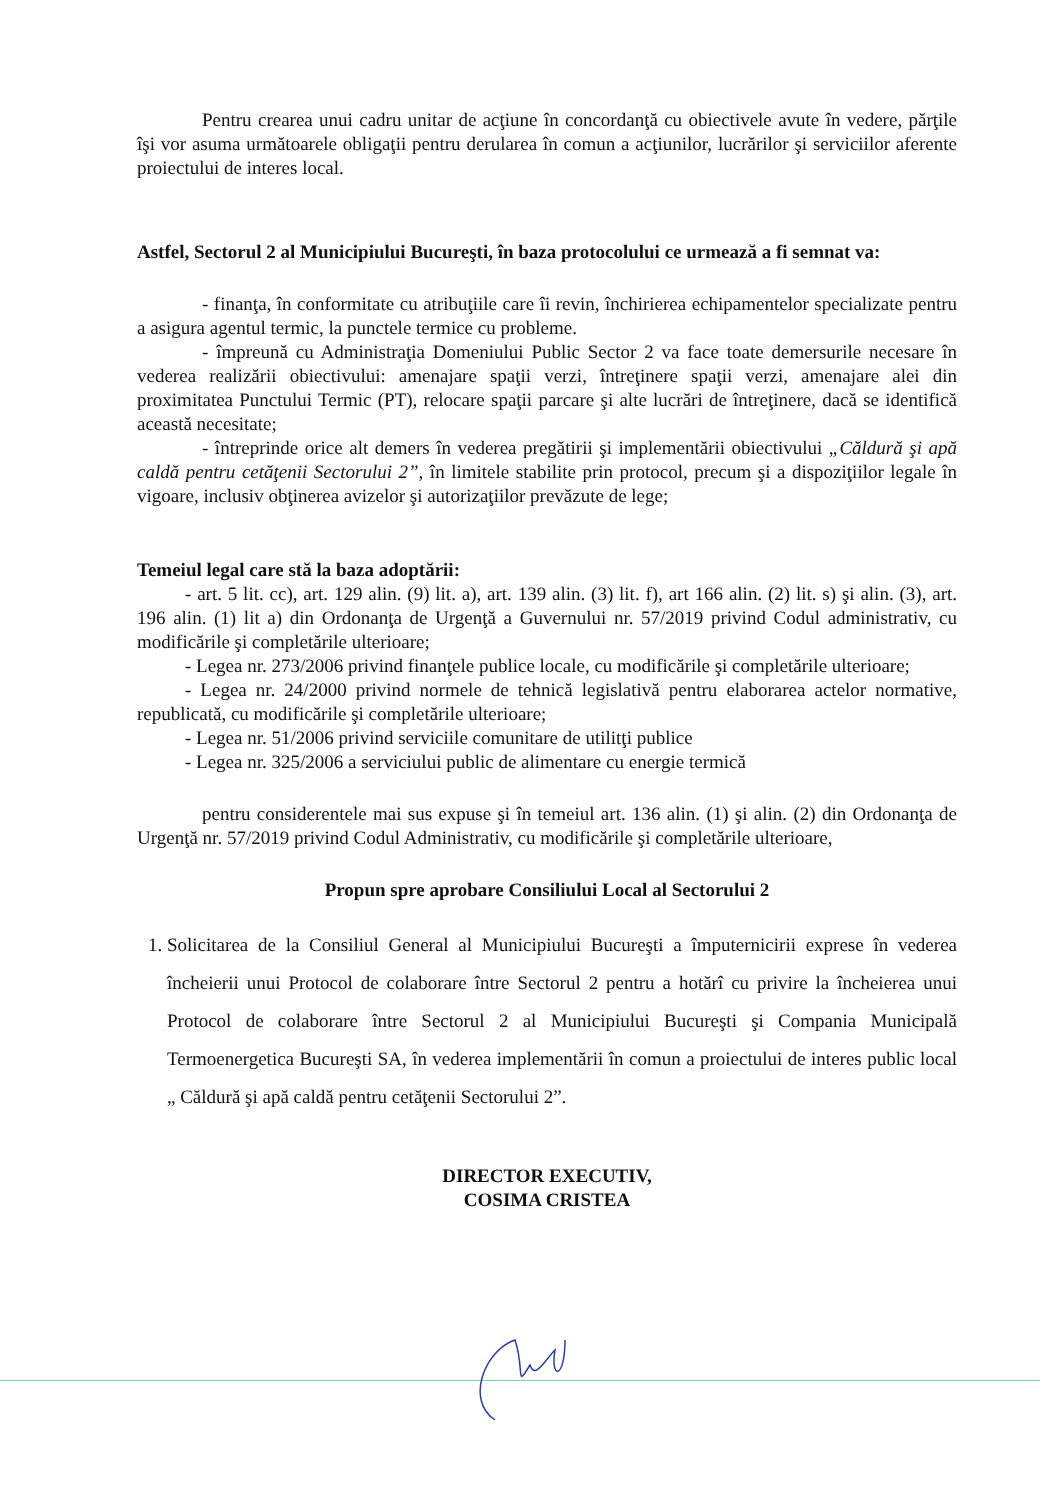Pentru crearea unui cadru unitar de acţiune în concordanţă cu obiectivele avute în vedere, părţile îşi vor asuma următoarele obligaţii pentru derularea în comun a acţiunilor, lucrărilor şi serviciilor aferente proiectului de interes local.
Astfel, Sectorul 2 al Municipiului Bucureşti, în baza protocolului ce urmează a fi semnat va:
- finanţa, în conformitate cu atribuţiile care îi revin, închirierea echipamentelor specializate pentru a asigura agentul termic, la punctele termice cu probleme.
- împreună cu Administraţia Domeniului Public Sector 2 va face toate demersurile necesare în vederea realizării obiectivului: amenajare spaţii verzi, întreţinere spaţii verzi, amenajare alei din proximitatea Punctului Termic (PT), relocare spaţii parcare şi alte lucrări de întreţinere, dacă se identifică această necesitate;
- întreprinde orice alt demers în vederea pregătirii şi implementării obiectivului „Căldură şi apă caldă pentru cetăţenii Sectorului 2”, în limitele stabilite prin protocol, precum şi a dispoziţiilor legale în vigoare, inclusiv obţinerea avizelor şi autorizaţiilor prevăzute de lege;
Temeiul legal care stă la baza adoptării:
- art. 5 lit. cc), art. 129 alin. (9) lit. a), art. 139 alin. (3) lit. f), art 166 alin. (2) lit. s) şi alin. (3), art. 196 alin. (1) lit a) din Ordonanţa de Urgenţă a Guvernului nr. 57/2019 privind Codul administrativ, cu modificările şi completările ulterioare;
- Legea nr. 273/2006 privind finanţele publice locale, cu modificările şi completările ulterioare;
- Legea nr. 24/2000 privind normele de tehnică legislativă pentru elaborarea actelor normative, republicată, cu modificările şi completările ulterioare;
- Legea nr. 51/2006 privind serviciile comunitare de utilitţi publice
- Legea nr. 325/2006 a serviciului public de alimentare cu energie termică
pentru considerentele mai sus expuse şi în temeiul art. 136 alin. (1) şi alin. (2) din Ordonanţa de Urgenţă nr. 57/2019 privind Codul Administrativ, cu modificările şi completările ulterioare,
Propun spre aprobare Consiliului Local al Sectorului 2
1. Solicitarea de la Consiliul General al Municipiului Bucureşti a împuternicirii exprese în vederea încheierii unui Protocol de colaborare între Sectorul 2 pentru a hotărî cu privire la încheierea unui Protocol de colaborare între Sectorul 2 al Municipiului Bucureşti şi Compania Municipală Termoenergetica Bucureşti SA, în vederea implementării în comun a proiectului de interes public local „ Căldură şi apă caldă pentru cetăţenii Sectorului 2”.
DIRECTOR EXECUTIV,
COSIMA CRISTEA